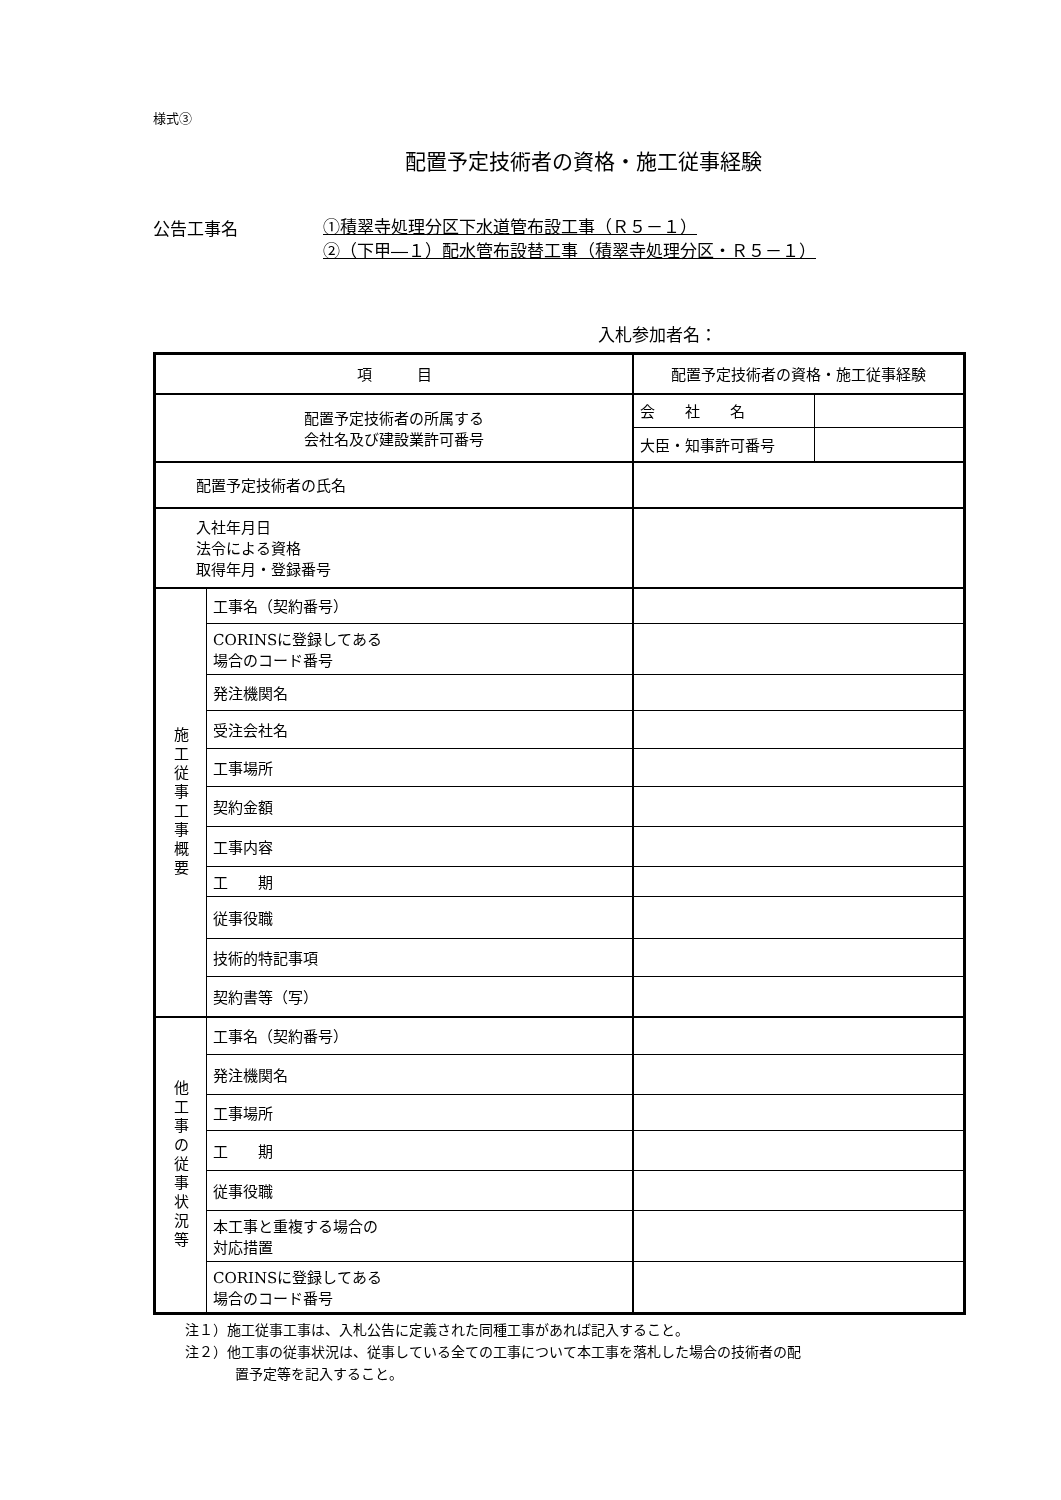様式③
配置予定技術者の資格・施工従事経験
公告工事名
①積翠寺処理分区下水道管布設工事（Ｒ５－１）
②（下甲―１）配水管布設替工事（積翠寺処理分区・Ｒ５－１）
入札参加者名：
| 項 目 | | 配置予定技術者の資格・施工従事経験 | |
| 配置予定技術者の所属する 会社名及び建設業許可番号 | | 会 社 名 | |
| | | 大臣・知事許可番号 | |
| 配置予定技術者の氏名 | | | |
| 入社年月日 法令による資格 取得年月・登録番号 | | | |
| 施 工 従 事 工 事 概 要 | 工事名（契約番号） | | |
| | CORINSに登録してある 場合のコード番号 | | |
| | 発注機関名 | | |
| | 受注会社名 | | |
| | 工事場所 | | |
| | 契約金額 | | |
| | 工事内容 | | |
| | 工 期 | | |
| | 従事役職 | | |
| | 技術的特記事項 | | |
| | 契約書等（写） | | |
| 他 工 事 の 従 事 状 況 等 | 工事名（契約番号） | | |
| | 発注機関名 | | |
| | 工事場所 | | |
| | 工 期 | | |
| | 従事役職 | | |
| | 本工事と重複する場合の 対応措置 | | |
| | CORINSに登録してある 場合のコード番号 | | |
注１）施工従事工事は、入札公告に定義された同種工事があれば記入すること。
注２）他工事の従事状況は、従事している全ての工事について本工事を落札した場合の技術者の配
置予定等を記入すること。